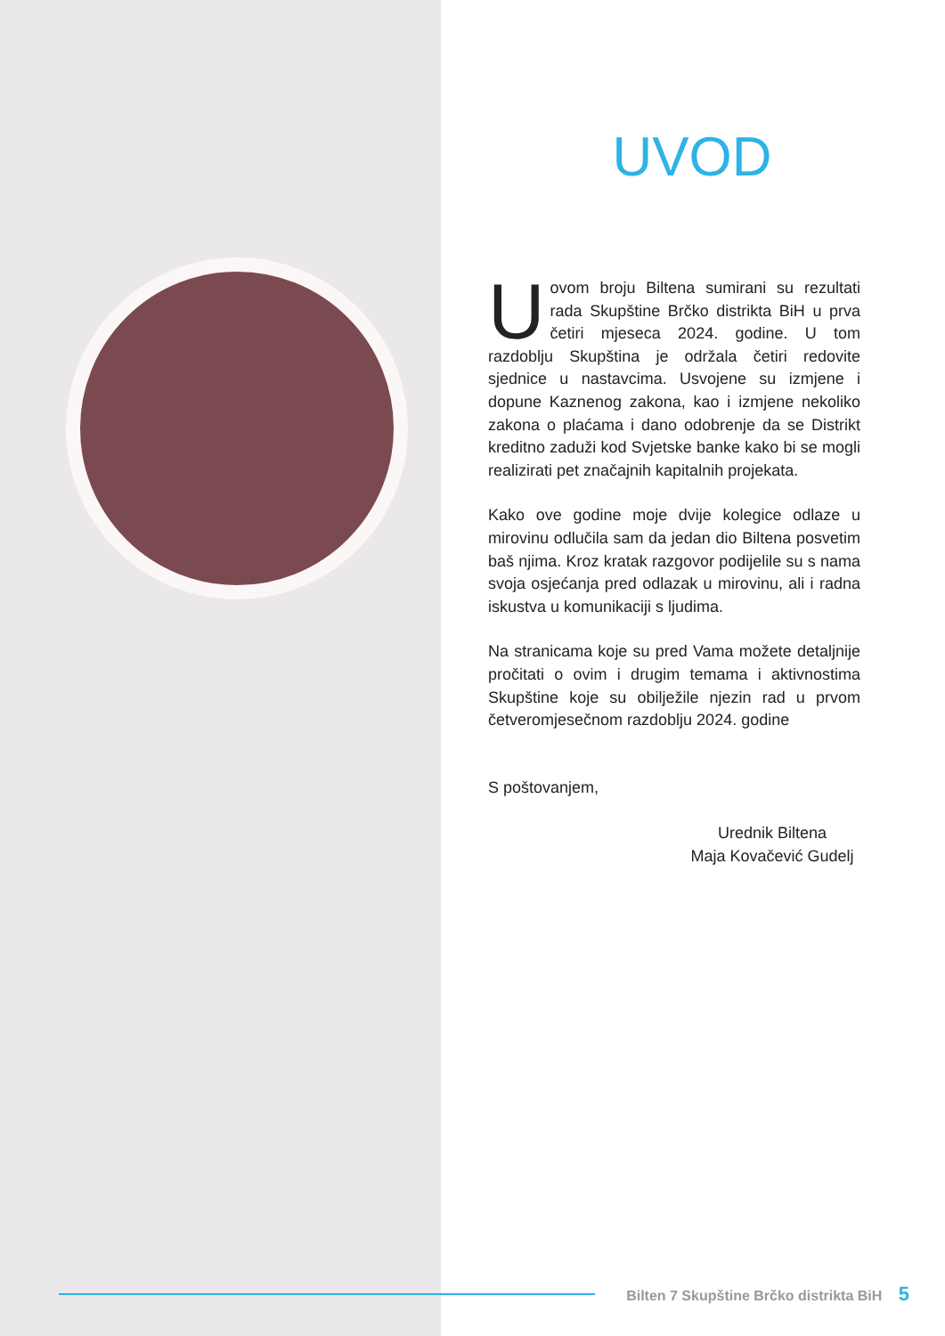UVOD
U ovom broju Biltena sumirani su rezultati rada Skupštine Brčko distrikta BiH u prva četiri mjeseca 2024. godine. U tom razdoblju Skupština je održala četiri redovite sjednice u nastavcima. Usvojene su izmjene i dopune Kaznenog zakona, kao i izmjene nekoliko zakona o plaćama i dano odobrenje da se Distrikt kreditno zaduži kod Svjetske banke kako bi se mogli realizirati pet značajnih kapitalnih projekata.
Kako ove godine moje dvije kolegice odlaze u mirovinu odlučila sam da jedan dio Biltena posvetim baš njima. Kroz kratak razgovor podijelile su s nama svoja osjećanja pred odlazak u mirovinu, ali i radna iskustva u komunikaciji s ljudima.
Na stranicama koje su pred Vama možete detaljnije pročitati o ovim i drugim temama i aktivnostima Skupštine koje su obilježile njezin rad u prvom četveromjesečnom razdoblju 2024. godine
S poštovanjem,
Urednik Biltena
Maja Kovačević Gudelj
Bilten 7 Skupštine Brčko distrikta BiH 5